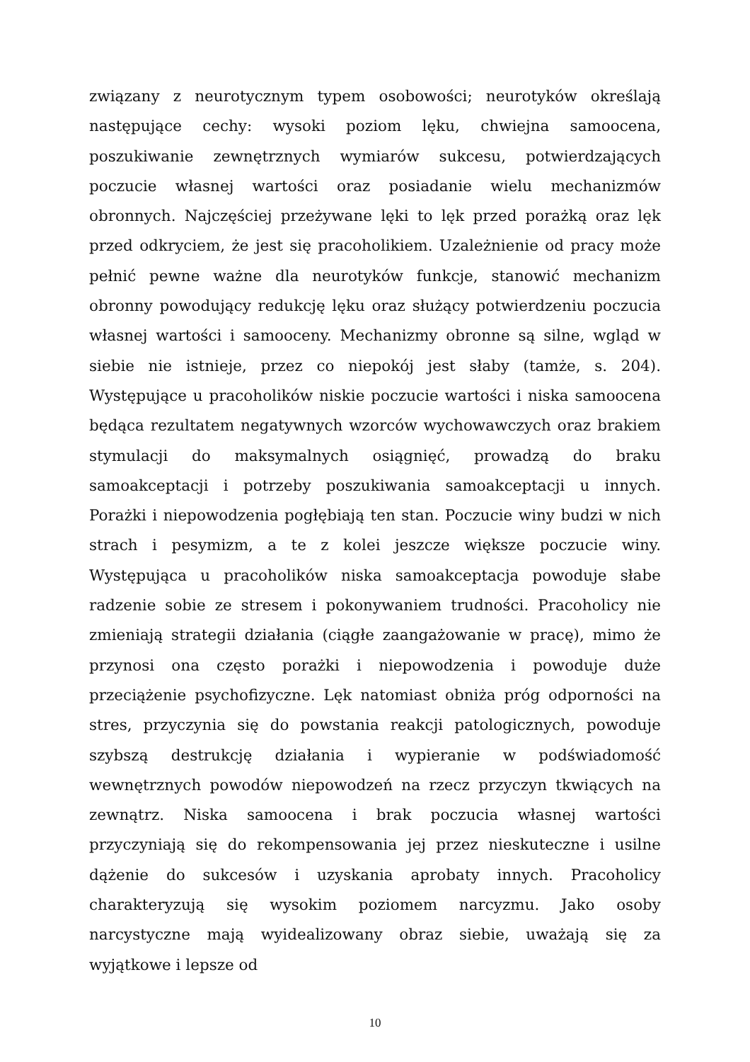związany z neurotycznym typem osobowości; neurotyków określają następujące cechy: wysoki poziom lęku, chwiejna samoocena, poszukiwanie zewnętrznych wymiarów sukcesu, potwierdzających poczucie własnej wartości oraz posiadanie wielu mechanizmów obronnych. Najczęściej przeżywane lęki to lęk przed porażką oraz lęk przed odkryciem, że jest się pracoholikiem. Uzależnienie od pracy może pełnić pewne ważne dla neurotyków funkcje, stanowić mechanizm obronny powodujący redukcję lęku oraz służący potwierdzeniu poczucia własnej wartości i samooceny. Mechanizmy obronne są silne, wgląd w siebie nie istnieje, przez co niepokój jest słaby (tamże, s. 204). Występujące u pracoholików niskie poczucie wartości i niska samoocena będąca rezultatem negatywnych wzorców wychowawczych oraz brakiem stymulacji do maksymalnych osiągnięć, prowadzą do braku samoakceptacji i potrzeby poszukiwania samoakceptacji u innych. Porażki i niepowodzenia pogłębiają ten stan. Poczucie winy budzi w nich strach i pesymizm, a te z kolei jeszcze większe poczucie winy. Występująca u pracoholików niska samoakceptacja powoduje słabe radzenie sobie ze stresem i pokonywaniem trudności. Pracoholicy nie zmieniają strategii działania (ciągłe zaangażowanie w pracę), mimo że przynosi ona często porażki i niepowodzenia i powoduje duże przeciążenie psychofizyczne. Lęk natomiast obniża próg odporności na stres, przyczynia się do powstania reakcji patologicznych, powoduje szybszą destrukcję działania i wypieranie w podświadomość wewnętrznych powodów niepowodzeń na rzecz przyczyn tkwiących na zewnątrz. Niska samoocena i brak poczucia własnej wartości przyczyniają się do rekompensowania jej przez nieskuteczne i usilne dążenie do sukcesów i uzyskania aprobaty innych. Pracoholicy charakteryzują się wysokim poziomem narcyzmu. Jako osoby narcystyczne mają wyidealizowany obraz siebie, uważają się za wyjątkowe i lepsze od
10